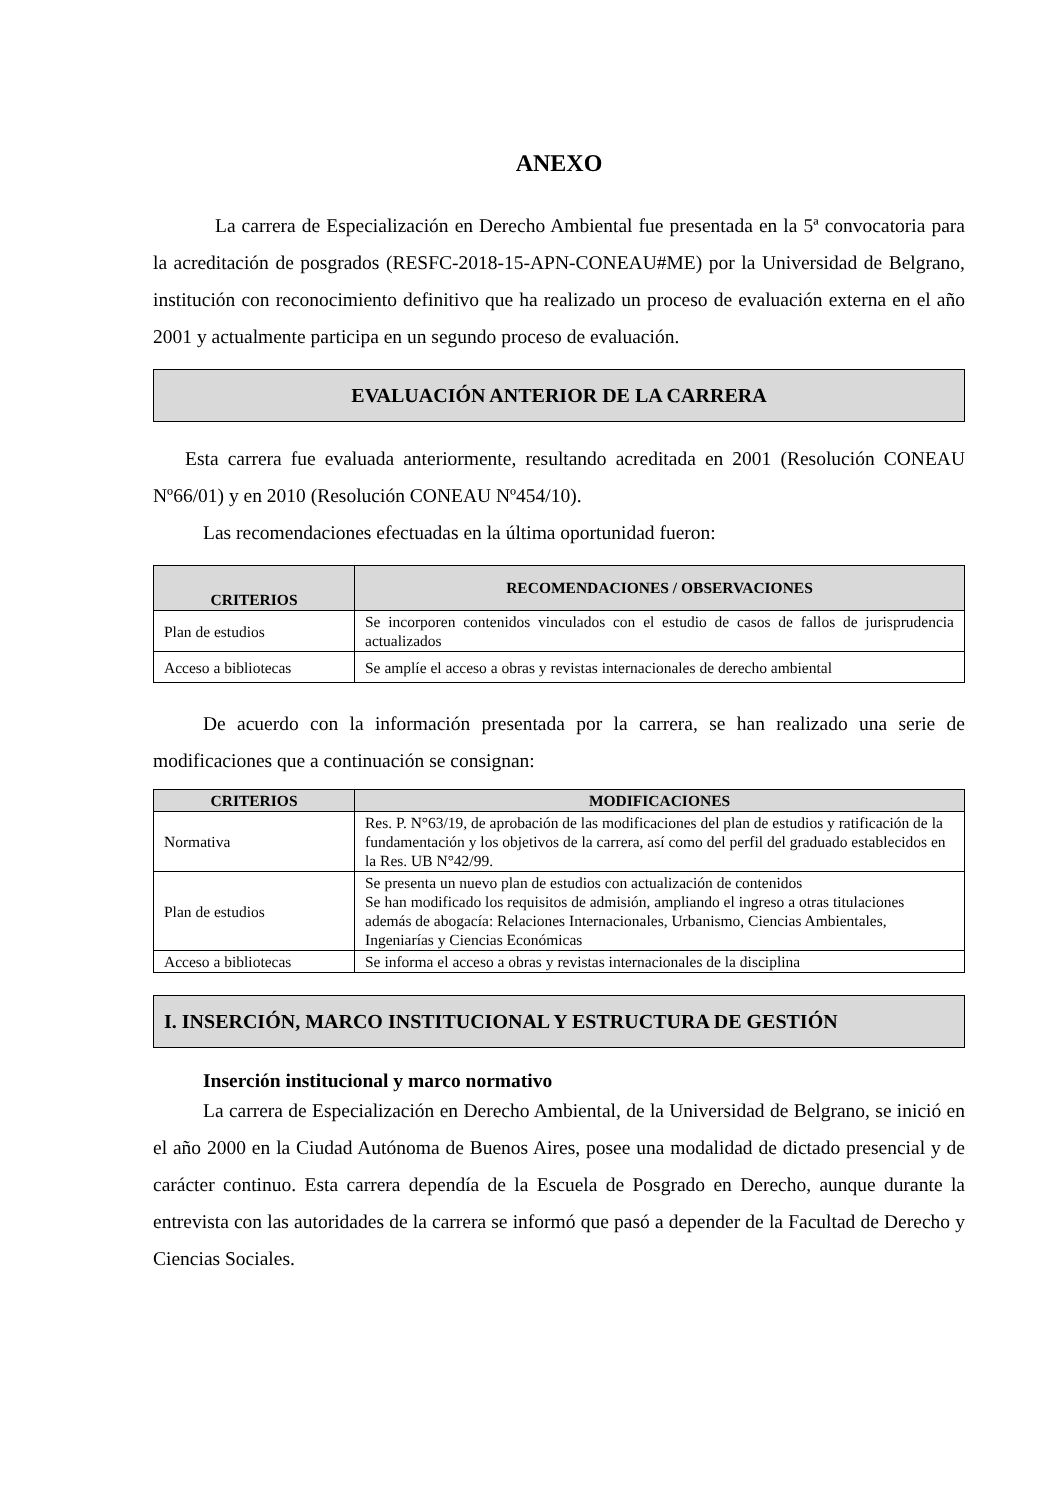ANEXO
La carrera de Especialización en Derecho Ambiental fue presentada en la 5ª convocatoria para la acreditación de posgrados (RESFC-2018-15-APN-CONEAU#ME) por la Universidad de Belgrano, institución con reconocimiento definitivo que ha realizado un proceso de evaluación externa en el año 2001 y actualmente participa en un segundo proceso de evaluación.
EVALUACIÓN ANTERIOR DE LA CARRERA
Esta carrera fue evaluada anteriormente, resultando acreditada en 2001 (Resolución CONEAU Nº66/01) y en 2010 (Resolución CONEAU Nº454/10).
Las recomendaciones efectuadas en la última oportunidad fueron:
| CRITERIOS | RECOMENDACIONES / OBSERVACIONES |
| --- | --- |
| Plan de estudios | Se incorporen contenidos vinculados con el estudio de casos de fallos de jurisprudencia actualizados |
| Acceso a bibliotecas | Se amplíe el acceso a obras y revistas internacionales de derecho ambiental |
De acuerdo con la información presentada por la carrera, se han realizado una serie de modificaciones que a continuación se consignan:
| CRITERIOS | MODIFICACIONES |
| --- | --- |
| Normativa | Res. P. N°63/19, de aprobación de las modificaciones del plan de estudios y ratificación de la fundamentación y los objetivos de la carrera, así como del perfil del graduado establecidos en la Res. UB N°42/99. |
| Plan de estudios | Se presenta un nuevo plan de estudios con actualización de contenidos Se han modificado los requisitos de admisión, ampliando el ingreso a otras titulaciones además de abogacía: Relaciones Internacionales, Urbanismo, Ciencias Ambientales, Ingeniarías y Ciencias Económicas |
| Acceso a bibliotecas | Se informa el acceso a obras y revistas internacionales de la disciplina |
I. INSERCIÓN, MARCO INSTITUCIONAL Y ESTRUCTURA DE GESTIÓN
Inserción institucional y marco normativo
La carrera de Especialización en Derecho Ambiental, de la Universidad de Belgrano, se inició en el año 2000 en la Ciudad Autónoma de Buenos Aires, posee una modalidad de dictado presencial y de carácter continuo. Esta carrera dependía de la Escuela de Posgrado en Derecho, aunque durante la entrevista con las autoridades de la carrera se informó que pasó a depender de la Facultad de Derecho y Ciencias Sociales.